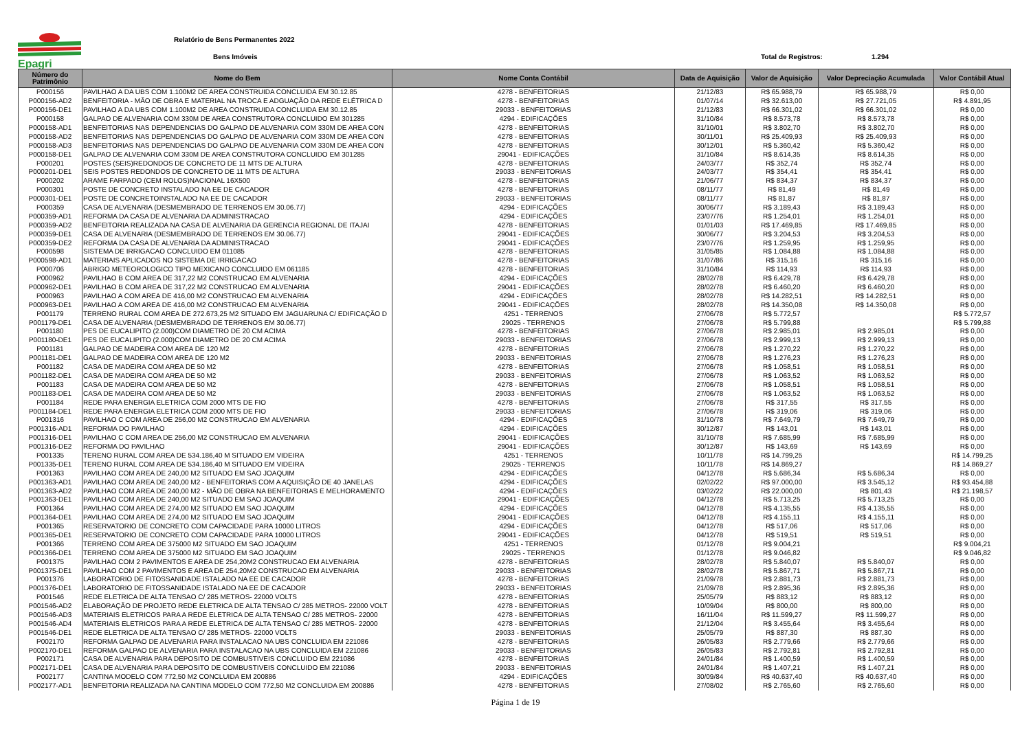Epagri
Relatório de Bens Permanentes 2022
Bens Imóveis Total de Registros: 1.294
| Número do Patrimônio | Nome do Bem | Nome Conta Contábil | Data de Aquisição | Valor de Aquisição | Valor Depreciação Acumulada | Valor Contábil Atual |
| --- | --- | --- | --- | --- | --- | --- |
| P000156 | PAVILHAO A DA UBS COM 1.100M2 DE AREA CONSTRUIDA CONCLUIDA EM 30.12.85 | 4278 - BENFEITORIAS | 21/12/83 | R$ 65.988,79 | R$ 65.988,79 | R$ 0,00 |
| P000156-AD2 | BENFEITORIA - MÃO DE OBRA E MATERIAL NA TROCA E ADGUAÇÃO DA REDE ELÉTRICA D | 4278 - BENFEITORIAS | 01/07/14 | R$ 32.613,00 | R$ 27.721,05 | R$ 4.891,95 |
| P000156-DE1 | PAVILHAO A DA UBS COM 1.100M2 DE AREA CONSTRUIDA CONCLUIDA EM 30.12.85 | 29033 - BENFEITORIAS | 21/12/83 | R$ 66.301,02 | R$ 66.301,02 | R$ 0,00 |
| P000158 | GALPAO DE ALVENARIA COM 330M DE AREA CONSTRUTORA CONCLUIDO EM 301285 | 4294 - EDIFICAÇÕES | 31/10/84 | R$ 8.573,78 | R$ 8.573,78 | R$ 0,00 |
| P000158-AD1 | BENFEITORIAS NAS DEPENDENCIAS DO GALPAO DE ALVENARIA COM 330M DE AREA CON | 4278 - BENFEITORIAS | 31/10/01 | R$ 3.802,70 | R$ 3.802,70 | R$ 0,00 |
| P000158-AD2 | BENFEITORIAS NAS DEPENDENCIAS DO GALPAO DE ALVENARIA COM 330M DE AREA CON | 4278 - BENFEITORIAS | 30/11/01 | R$ 25.409,93 | R$ 25.409,93 | R$ 0,00 |
| P000158-AD3 | BENFEITORIAS NAS DEPENDENCIAS DO GALPAO DE ALVENARIA COM 330M DE AREA CON | 4278 - BENFEITORIAS | 30/12/01 | R$ 5.360,42 | R$ 5.360,42 | R$ 0,00 |
| P000158-DE1 | GALPAO DE ALVENARIA COM 330M DE AREA CONSTRUTORA CONCLUIDO EM 301285 | 29041 - EDIFICAÇÕES | 31/10/84 | R$ 8.614,35 | R$ 8.614,35 | R$ 0,00 |
| P000201 | POSTES (SEIS)REDONDOS DE CONCRETO DE 11 MTS DE ALTURA | 4278 - BENFEITORIAS | 24/03/77 | R$ 352,74 | R$ 352,74 | R$ 0,00 |
| P000201-DE1 | SEIS POSTES REDONDOS DE CONCRETO DE 11 MTS DE ALTURA | 29033 - BENFEITORIAS | 24/03/77 | R$ 354,41 | R$ 354,41 | R$ 0,00 |
| P000202 | ARAME FARPADO (CEM ROLOS)NACIONAL 16X500 | 4278 - BENFEITORIAS | 21/06/77 | R$ 834,37 | R$ 834,37 | R$ 0,00 |
| P000301 | POSTE DE CONCRETO INSTALADO NA EE DE CACADOR | 4278 - BENFEITORIAS | 08/11/77 | R$ 81,49 | R$ 81,49 | R$ 0,00 |
| P000301-DE1 | POSTE DE CONCRETOINSTALADO NA EE DE CACADOR | 29033 - BENFEITORIAS | 08/11/77 | R$ 81,87 | R$ 81,87 | R$ 0,00 |
| P000359 | CASA DE ALVENARIA (DESMEMBRADO DE TERRENOS EM 30.06.77) | 4294 - EDIFICAÇÕES | 30/06/77 | R$ 3.189,43 | R$ 3.189,43 | R$ 0,00 |
| P000359-AD1 | REFORMA DA CASA DE ALVENARIA DA ADMINISTRACAO | 4294 - EDIFICAÇÕES | 23/07/76 | R$ 1.254,01 | R$ 1.254,01 | R$ 0,00 |
| P000359-AD2 | BENFEITORIA REALIZADA NA CASA DE ALVENARIA DA GERENCIA REGIONAL DE ITAJAI | 4278 - BENFEITORIAS | 01/01/03 | R$ 17.469,85 | R$ 17.469,85 | R$ 0,00 |
| P000359-DE1 | CASA DE ALVENARIA (DESMEMBRADO DE TERRENOS EM 30.06.77) | 29041 - EDIFICAÇÕES | 30/06/77 | R$ 3.204,53 | R$ 3.204,53 | R$ 0,00 |
| P000359-DE2 | REFORMA DA CASA DE ALVENARIA DA ADMINISTRACAO | 29041 - EDIFICAÇÕES | 23/07/76 | R$ 1.259,95 | R$ 1.259,95 | R$ 0,00 |
| P000598 | SISTEMA DE IRRIGACAO CONCLUIDO EM 011085 | 4278 - BENFEITORIAS | 31/05/85 | R$ 1.084,88 | R$ 1.084,88 | R$ 0,00 |
| P000598-AD1 | MATERIAIS APLICADOS NO SISTEMA DE IRRIGACAO | 4278 - BENFEITORIAS | 31/07/86 | R$ 315,16 | R$ 315,16 | R$ 0,00 |
| P000706 | ABRIGO METEOROLOGICO TIPO MEXICANO CONCLUIDO EM 061185 | 4278 - BENFEITORIAS | 31/10/84 | R$ 114,93 | R$ 114,93 | R$ 0,00 |
| P000962 | PAVILHAO B COM AREA DE 317,22 M2 CONSTRUCAO EM ALVENARIA | 4294 - EDIFICAÇÕES | 28/02/78 | R$ 6.429,78 | R$ 6.429,78 | R$ 0,00 |
| P000962-DE1 | PAVILHAO B COM AREA DE 317,22 M2 CONSTRUCAO EM ALVENARIA | 29041 - EDIFICAÇÕES | 28/02/78 | R$ 6.460,20 | R$ 6.460,20 | R$ 0,00 |
| P000963 | PAVILHAO A COM AREA DE 416,00 M2 CONSTRUCAO EM ALVENARIA | 4294 - EDIFICAÇÕES | 28/02/78 | R$ 14.282,51 | R$ 14.282,51 | R$ 0,00 |
| P000963-DE1 | PAVILHAO A COM AREA DE 416,00 M2 CONSTRUCAO EM ALVENARIA | 29041 - EDIFICAÇÕES | 28/02/78 | R$ 14.350,08 | R$ 14.350,08 | R$ 0,00 |
| P001179 | TERRENO RURAL COM AREA DE 272.673,25 M2 SITUADO EM JAGUARUNA C/ EDIFICAÇÃO D | 4251 - TERRENOS | 27/06/78 | R$ 5.772,57 | | R$ 5.772,57 |
| P001179-DE1 | CASA DE ALVENARIA (DESMEMBRADO DE TERRENOS EM 30.06.77) | 29025 - TERRENOS | 27/06/78 | R$ 5.799,88 | | R$ 5.799,88 |
| P001180 | PES DE EUCALIPITO (2.000)COM DIAMETRO DE 20 CM ACIMA | 4278 - BENFEITORIAS | 27/06/78 | R$ 2.985,01 | R$ 2.985,01 | R$ 0,00 |
| P001180-DE1 | PES DE EUCALIPITO (2.000)COM DIAMETRO DE 20 CM ACIMA | 29033 - BENFEITORIAS | 27/06/78 | R$ 2.999,13 | R$ 2.999,13 | R$ 0,00 |
| P001181 | GALPAO DE MADEIRA COM AREA DE 120 M2 | 4278 - BENFEITORIAS | 27/06/78 | R$ 1.270,22 | R$ 1.270,22 | R$ 0,00 |
| P001181-DE1 | GALPAO DE MADEIRA COM AREA DE 120 M2 | 29033 - BENFEITORIAS | 27/06/78 | R$ 1.276,23 | R$ 1.276,23 | R$ 0,00 |
| P001182 | CASA DE MADEIRA COM AREA DE 50 M2 | 4278 - BENFEITORIAS | 27/06/78 | R$ 1.058,51 | R$ 1.058,51 | R$ 0,00 |
| P001182-DE1 | CASA DE MADEIRA COM AREA DE 50 M2 | 29033 - BENFEITORIAS | 27/06/78 | R$ 1.063,52 | R$ 1.063,52 | R$ 0,00 |
| P001183 | CASA DE MADEIRA COM AREA DE 50 M2 | 4278 - BENFEITORIAS | 27/06/78 | R$ 1.058,51 | R$ 1.058,51 | R$ 0,00 |
| P001183-DE1 | CASA DE MADEIRA COM AREA DE 50 M2 | 29033 - BENFEITORIAS | 27/06/78 | R$ 1.063,52 | R$ 1.063,52 | R$ 0,00 |
| P001184 | REDE PARA ENERGIA ELETRICA COM 2000 MTS DE FIO | 4278 - BENFEITORIAS | 27/06/78 | R$ 317,55 | R$ 317,55 | R$ 0,00 |
| P001184-DE1 | REDE PARA ENERGIA ELETRICA COM 2000 MTS DE FIO | 29033 - BENFEITORIAS | 27/06/78 | R$ 319,06 | R$ 319,06 | R$ 0,00 |
| P001316 | PAVILHAO C COM AREA DE 256,00 M2 CONSTRUCAO EM ALVENARIA | 4294 - EDIFICAÇÕES | 31/10/78 | R$ 7.649,79 | R$ 7.649,79 | R$ 0,00 |
| P001316-AD1 | REFORMA DO PAVILHAO | 4294 - EDIFICAÇÕES | 30/12/87 | R$ 143,01 | R$ 143,01 | R$ 0,00 |
| P001316-DE1 | PAVILHAO C COM AREA DE 256,00 M2 CONSTRUCAO EM ALVENARIA | 29041 - EDIFICAÇÕES | 31/10/78 | R$ 7.685,99 | R$ 7.685,99 | R$ 0,00 |
| P001316-DE2 | REFORMA DO PAVILHAO | 29041 - EDIFICAÇÕES | 30/12/87 | R$ 143,69 | R$ 143,69 | R$ 0,00 |
| P001335 | TERENO RURAL COM AREA DE 534.186,40 M SITUADO EM VIDEIRA | 4251 - TERRENOS | 10/11/78 | R$ 14.799,25 | | R$ 14.799,25 |
| P001335-DE1 | TERENO RURAL COM AREA DE 534.186,40 M SITUADO EM VIDEIRA | 29025 - TERRENOS | 10/11/78 | R$ 14.869,27 | | R$ 14.869,27 |
| P001363 | PAVILHAO COM AREA DE 240,00 M2 SITUADO EM SAO JOAQUIM | 4294 - EDIFICAÇÕES | 04/12/78 | R$ 5.686,34 | R$ 5.686,34 | R$ 0,00 |
| P001363-AD1 | PAVILHAO COM AREA DE 240,00 M2 - BENFEITORIAS COM A AQUISIÇÃO DE 40 JANELAS | 4294 - EDIFICAÇÕES | 02/02/22 | R$ 97.000,00 | R$ 3.545,12 | R$ 93.454,88 |
| P001363-AD2 | PAVILHAO COM AREA DE 240,00 M2 - MÃO DE OBRA NA BENFEITORIAS E MELHORAMENTO | 4294 - EDIFICAÇÕES | 03/02/22 | R$ 22.000,00 | R$ 801,43 | R$ 21.198,57 |
| P001363-DE1 | PAVILHAO COM AREA DE 240,00 M2 SITUADO EM SAO JOAQUIM | 29041 - EDIFICAÇÕES | 04/12/78 | R$ 5.713,25 | R$ 5.713,25 | R$ 0,00 |
| P001364 | PAVILHAO COM AREA DE 274,00 M2 SITUADO EM SAO JOAQUIM | 4294 - EDIFICAÇÕES | 04/12/78 | R$ 4.135,55 | R$ 4.135,55 | R$ 0,00 |
| P001364-DE1 | PAVILHAO COM AREA DE 274,00 M2 SITUADO EM SAO JOAQUIM | 29041 - EDIFICAÇÕES | 04/12/78 | R$ 4.155,11 | R$ 4.155,11 | R$ 0,00 |
| P001365 | RESERVATORIO DE CONCRETO COM CAPACIDADE PARA 10000 LITROS | 4294 - EDIFICAÇÕES | 04/12/78 | R$ 517,06 | R$ 517,06 | R$ 0,00 |
| P001365-DE1 | RESERVATORIO DE CONCRETO COM CAPACIDADE PARA 10000 LITROS | 29041 - EDIFICAÇÕES | 04/12/78 | R$ 519,51 | R$ 519,51 | R$ 0,00 |
| P001366 | TERRENO COM AREA DE 375000 M2 SITUADO EM SAO JOAQUIM | 4251 - TERRENOS | 01/12/78 | R$ 9.004,21 | | R$ 9.004,21 |
| P001366-DE1 | TERRENO COM AREA DE 375000 M2 SITUADO EM SAO JOAQUIM | 29025 - TERRENOS | 01/12/78 | R$ 9.046,82 | | R$ 9.046,82 |
| P001375 | PAVILHAO COM 2 PAVIMENTOS E AREA DE 254,20M2 CONSTRUCAO EM ALVENARIA | 4278 - BENFEITORIAS | 28/02/78 | R$ 5.840,07 | R$ 5.840,07 | R$ 0,00 |
| P001375-DE1 | PAVILHAO COM 2 PAVIMENTOS E AREA DE 254,20M2 CONSTRUCAO EM ALVENARIA | 29033 - BENFEITORIAS | 28/02/78 | R$ 5.867,71 | R$ 5.867,71 | R$ 0,00 |
| P001376 | LABORATORIO DE FITOSSANIDADE ISTALADO NA EE DE CACADOR | 4278 - BENFEITORIAS | 21/09/78 | R$ 2.881,73 | R$ 2.881,73 | R$ 0,00 |
| P001376-DE1 | LABORATORIO DE FITOSSANIDADE ISTALADO NA EE DE CACADOR | 29033 - BENFEITORIAS | 21/09/78 | R$ 2.895,36 | R$ 2.895,36 | R$ 0,00 |
| P001546 | REDE ELETRICA DE ALTA TENSAO C/ 285 METROS- 22000 VOLTS | 4278 - BENFEITORIAS | 25/05/79 | R$ 883,12 | R$ 883,12 | R$ 0,00 |
| P001546-AD2 | ELABORAÇÃO DE PROJETO REDE ELETRICA DE ALTA TENSAO C/ 285 METROS- 22000 VOLT | 4278 - BENFEITORIAS | 10/09/04 | R$ 800,00 | R$ 800,00 | R$ 0,00 |
| P001546-AD3 | MATERIAIS ELETRICOS PARA A REDE ELETRICA DE ALTA TENSAO C/ 285 METROS- 22000 | 4278 - BENFEITORIAS | 16/11/04 | R$ 11.599,27 | R$ 11.599,27 | R$ 0,00 |
| P001546-AD4 | MATERIAIS ELETRICOS PARA A REDE ELETRICA DE ALTA TENSAO C/ 285 METROS- 22000 | 4278 - BENFEITORIAS | 21/12/04 | R$ 3.455,64 | R$ 3.455,64 | R$ 0,00 |
| P001546-DE1 | REDE ELETRICA DE ALTA TENSAO C/ 285 METROS- 22000 VOLTS | 29033 - BENFEITORIAS | 25/05/79 | R$ 887,30 | R$ 887,30 | R$ 0,00 |
| P002170 | REFORMA GALPAO DE ALVENARIA PARA INSTALACAO NA UBS CONCLUIDA EM 221086 | 4278 - BENFEITORIAS | 26/05/83 | R$ 2.779,66 | R$ 2.779,66 | R$ 0,00 |
| P002170-DE1 | REFORMA GALPAO DE ALVENARIA PARA INSTALACAO NA UBS CONCLUIDA EM 221086 | 29033 - BENFEITORIAS | 26/05/83 | R$ 2.792,81 | R$ 2.792,81 | R$ 0,00 |
| P002171 | CASA DE ALVENARIA PARA DEPOSITO DE COMBUSTIVEIS CONCLUIDO EM 221086 | 4278 - BENFEITORIAS | 24/01/84 | R$ 1.400,59 | R$ 1.400,59 | R$ 0,00 |
| P002171-DE1 | CASA DE ALVENARIA PARA DEPOSITO DE COMBUSTIVEIS CONCLUIDO EM 221086 | 29033 - BENFEITORIAS | 24/01/84 | R$ 1.407,21 | R$ 1.407,21 | R$ 0,00 |
| P002177 | CANTINA MODELO COM 772,50 M2 CONCLUIDA EM 200886 | 4294 - EDIFICAÇÕES | 30/09/84 | R$ 40.637,40 | R$ 40.637,40 | R$ 0,00 |
| P002177-AD1 | BENFEITORIA REALIZADA NA CANTINA MODELO COM 772,50 M2 CONCLUIDA EM 200886 | 4278 - BENFEITORIAS | 27/08/02 | R$ 2.765,60 | R$ 2.765,60 | R$ 0,00 |
Página 1 de 19